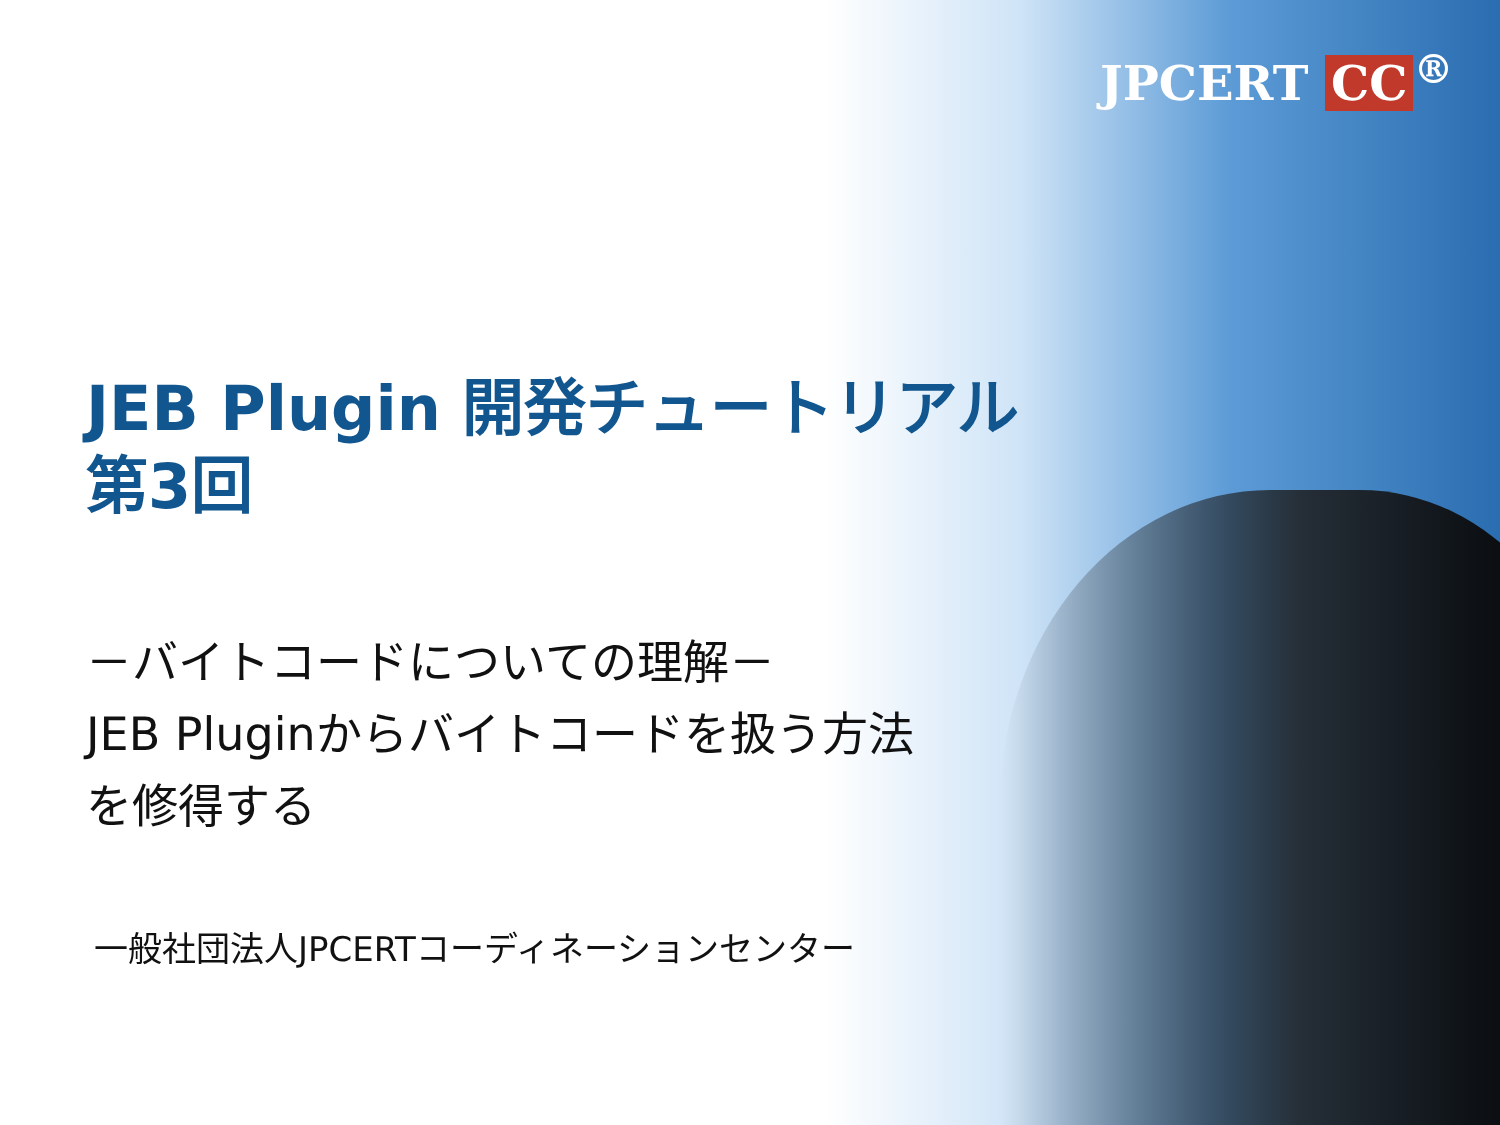JPCERT CC<sup>®</sup>
JEB Plugin 開発チュートリアル
第3回
－バイトコードについての理解－
JEB Pluginからバイトコードを扱う方法
を修得する
一般社団法人JPCERTコーディネーションセンター